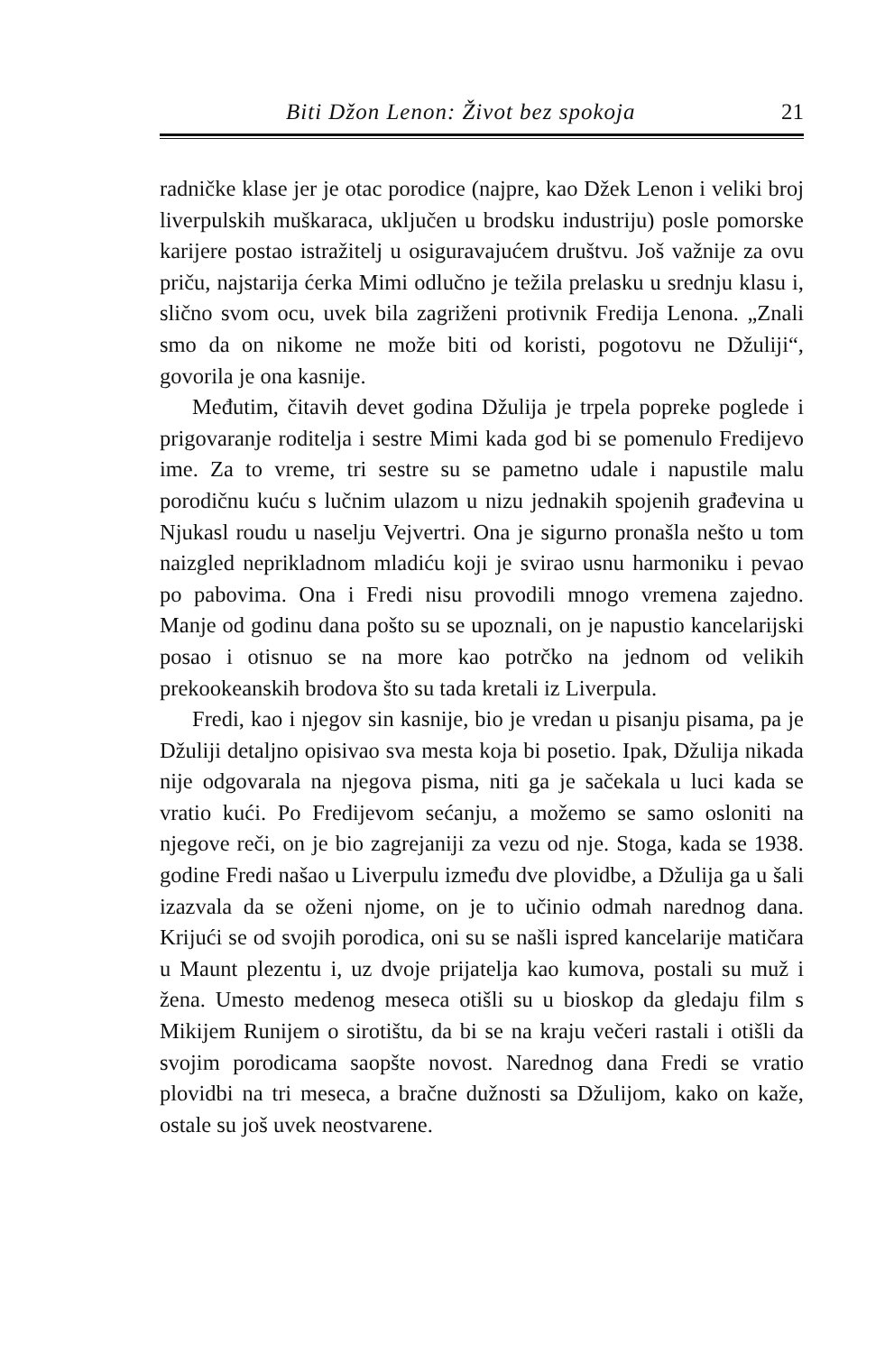Biti Džon Lenon: Život bez spokoja 21
radničke klase jer je otac porodice (najpre, kao Džek Lenon i veliki broj liverpulskih muškaraca, uključen u brodsku industriju) posle pomorske karijere postao istražitelj u osiguravajućem društvu. Još važnije za ovu priču, najstarija ćerka Mimi odlučno je težila prelasku u srednju klasu i, slično svom ocu, uvek bila zagriženi protivnik Fredija Lenona. „Znali smo da on nikome ne može biti od koristi, pogotovu ne Džuliji“, govorila je ona kasnije.
Međutim, čitavih devet godina Džulija je trpela popreke poglede i prigovaranje roditelja i sestre Mimi kada god bi se pomenulo Fredijevo ime. Za to vreme, tri sestre su se pametno udale i napustile malu porodičnu kuću s lučnim ulazom u nizu jednakih spojenih građevina u Njukasl roudu u naselju Vejvertri. Ona je sigurno pronašla nešto u tom naizgled neprikladnom mladiću koji je svirao usnu harmoniku i pevao po pabovima. Ona i Fredi nisu provodili mnogo vremena zajedno. Manje od godinu dana pošto su se upoznali, on je napustio kancelarijski posao i otisnuo se na more kao potrčko na jednom od velikih prekookeanskih brodova što su tada kretali iz Liverpula.
Fredi, kao i njegov sin kasnije, bio je vredan u pisanju pisama, pa je Džuliji detaljno opisivao sva mesta koja bi posetio. Ipak, Džulija nikada nije odgovarala na njegova pisma, niti ga je sačekala u luci kada se vratio kući. Po Fredijevom sećanju, a možemo se samo osloniti na njegove reči, on je bio zagrejaniji za vezu od nje. Stoga, kada se 1938. godine Fredi našao u Liverpulu između dve plovidbe, a Džulija ga u šali izazvala da se oženi njome, on je to učinio odmah narednog dana. Krijući se od svojih porodica, oni su se našli ispred kancelarije matičara u Maunt plezentu i, uz dvoje prijatelja kao kumova, postali su muž i žena. Umesto medenog meseca otišli su u bioskop da gledaju film s Mikijem Runijem o sirotištu, da bi se na kraju večeri rastali i otišli da svojim porodicama saopšte novost. Narednog dana Fredi se vratio plovidbi na tri meseca, a bračne dužnosti sa Džulijom, kako on kaže, ostale su još uvek neostvarene.